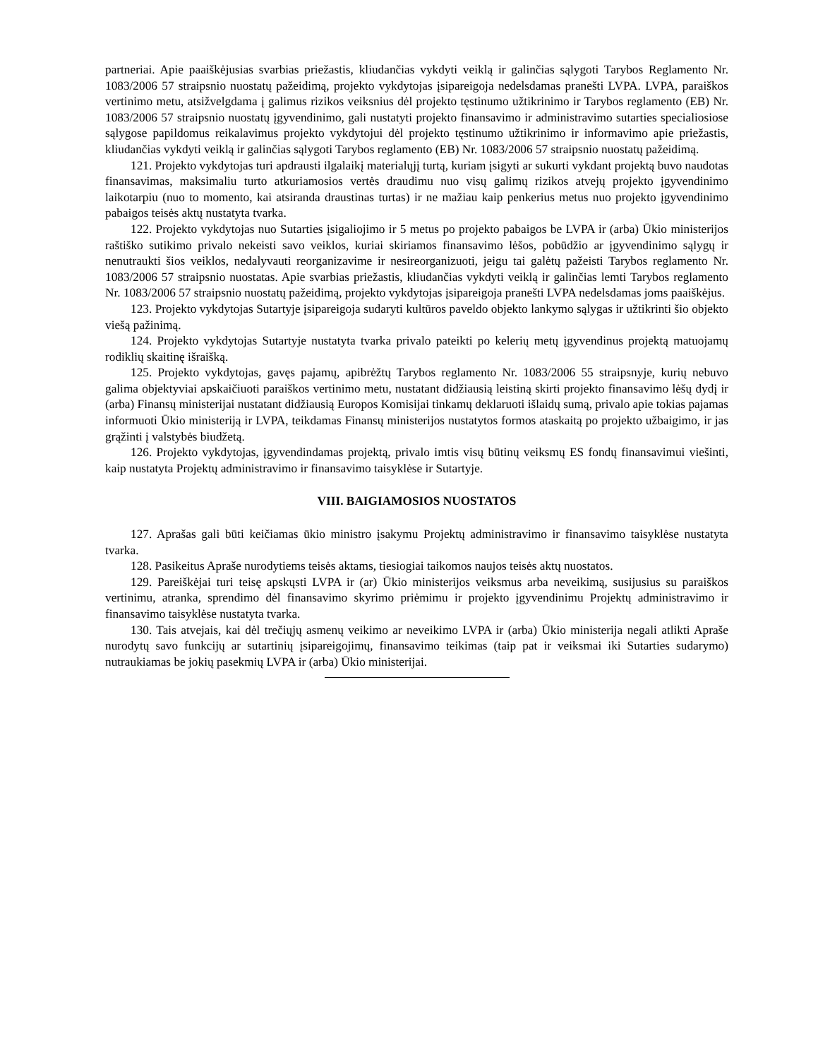partneriai. Apie paaiškėjusias svarbias priežastis, kliudančias vykdyti veiklą ir galinčias sąlygoti Tarybos Reglamento Nr. 1083/2006 57 straipsnio nuostatų pažeidimą, projekto vykdytojas įsipareigoja nedelsdamas pranešti LVPA. LVPA, paraiškos vertinimo metu, atsižvelgdama į galimus rizikos veiksnius dėl projekto tęstinumo užtikrinimo ir Tarybos reglamento (EB) Nr. 1083/2006 57 straipsnio nuostatų įgyvendinimo, gali nustatyti projekto finansavimo ir administravimo sutarties specialiosiose sąlygose papildomus reikalavimus projekto vykdytojui dėl projekto tęstinumo užtikrinimo ir informavimo apie priežastis, kliudančias vykdyti veiklą ir galinčias sąlygoti Tarybos reglamento (EB) Nr. 1083/2006 57 straipsnio nuostatų pažeidimą.
121. Projekto vykdytojas turi apdrausti ilgalaikį materialųjį turtą, kuriam įsigyti ar sukurti vykdant projektą buvo naudotas finansavimas, maksimaliu turto atkuriamosios vertės draudimu nuo visų galimų rizikos atvejų projekto įgyvendinimo laikotarpiu (nuo to momento, kai atsiranda draustinas turtas) ir ne mažiau kaip penkerius metus nuo projekto įgyvendinimo pabaigos teisės aktų nustatyta tvarka.
122. Projekto vykdytojas nuo Sutarties įsigaliojimo ir 5 metus po projekto pabaigos be LVPA ir (arba) Ūkio ministerijos raštiško sutikimo privalo nekeisti savo veiklos, kuriai skiriamos finansavimo lėšos, pobūdžio ar įgyvendinimo sąlygų ir nenutraukti šios veiklos, nedalyvauti reorganizavime ir nesireorganizuoti, jeigu tai galėtų pažeisti Tarybos reglamento Nr. 1083/2006 57 straipsnio nuostatas. Apie svarbias priežastis, kliudančias vykdyti veiklą ir galinčias lemti Tarybos reglamento Nr. 1083/2006 57 straipsnio nuostatų pažeidimą, projekto vykdytojas įsipareigoja pranešti LVPA nedelsdamas joms paaiškėjus.
123. Projekto vykdytojas Sutartyje įsipareigoja sudaryti kultūros paveldo objekto lankymo sąlygas ir užtikrinti šio objekto viešą pažinimą.
124. Projekto vykdytojas Sutartyje nustatyta tvarka privalo pateikti po kelerių metų įgyvendinus projektą matuojamų rodiklių skaitinę išraišką.
125. Projekto vykdytojas, gavęs pajamų, apibrėžtų Tarybos reglamento Nr. 1083/2006 55 straipsnyje, kurių nebuvo galima objektyviai apskaičiuoti paraiškos vertinimo metu, nustatant didžiausią leistiną skirti projekto finansavimo lėšų dydį ir (arba) Finansų ministerijai nustatant didžiausią Europos Komisijai tinkamų deklaruoti išlaidų sumą, privalo apie tokias pajamas informuoti Ūkio ministeriją ir LVPA, teikdamas Finansų ministerijos nustatytos formos ataskaitą po projekto užbaigimo, ir jas grąžinti į valstybės biudžetą.
126. Projekto vykdytojas, įgyvendindamas projektą, privalo imtis visų būtinų veiksmų ES fondų finansavimui viešinti, kaip nustatyta Projektų administravimo ir finansavimo taisyklėse ir Sutartyje.
VIII. BAIGIAMOSIOS NUOSTATOS
127. Aprašas gali būti keičiamas ūkio ministro įsakymu Projektų administravimo ir finansavimo taisyklėse nustatyta tvarka.
128. Pasikeitus Apraše nurodytiems teisės aktams, tiesiogiai taikomos naujos teisės aktų nuostatos.
129. Pareiškėjai turi teisę apskųsti LVPA ir (ar) Ūkio ministerijos veiksmus arba neveikimą, susijusius su paraiškos vertinimu, atranka, sprendimo dėl finansavimo skyrimo priėmimu ir projekto įgyvendinimu Projektų administravimo ir finansavimo taisyklėse nustatyta tvarka.
130. Tais atvejais, kai dėl trečiųjų asmenų veikimo ar neveikimo LVPA ir (arba) Ūkio ministerija negali atlikti Apraše nurodytų savo funkcijų ar sutartinių įsipareigojimų, finansavimo teikimas (taip pat ir veiksmai iki Sutarties sudarymo) nutraukiamas be jokių pasekmių LVPA ir (arba) Ūkio ministerijai.